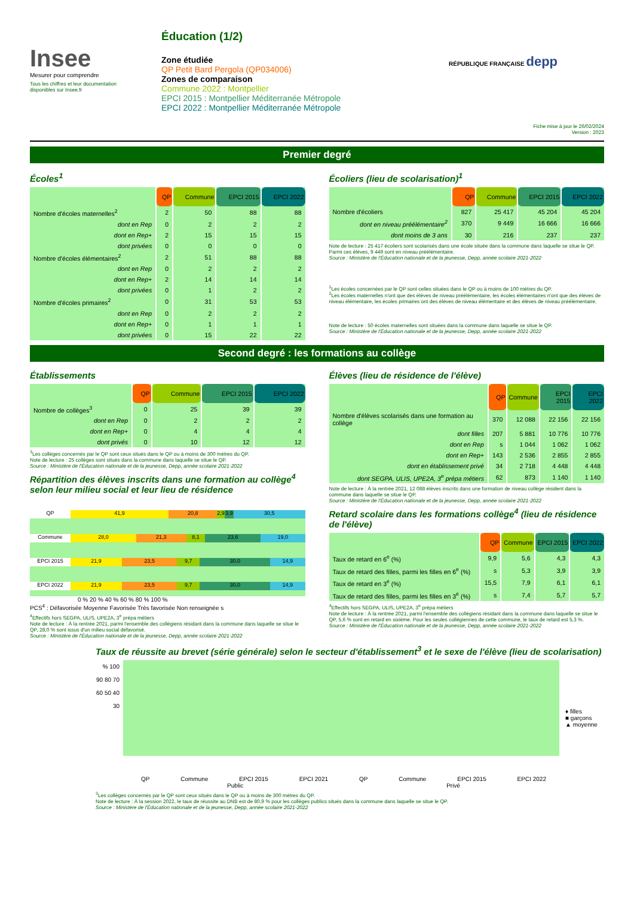Insee
Mesurer pour comprendre
Tous les chiffres et leur documentation disponibles sur Insee.fr
Éducation (1/2)
Zone étudiée
QP Petit Bard Pergola (QP034006)
Zones de comparaison
Commune 2022 : Montpellier
EPCI 2015 : Montpellier Méditerranée Métropole
EPCI 2022 : Montpellier Méditerranée Métropole
RÉPUBLIQUE FRANÇAISE depp
Fiche mise à jour le 26/02/2024
Version : 2023
Premier degré
Écoles<sup>1</sup>
| | QP | Commune | EPCI 2015 | EPCI 2022 |
| Nombre d'écoles maternelles<sup>2</sup> | 2 | 50 | 88 | 88 |
| dont en Rep | 0 | 2 | 2 | 2 |
| dont en Rep+ | 2 | 15 | 15 | 15 |
| dont privées | 0 | 0 | 0 | 0 |
| Nombre d'écoles élémentaires<sup>2</sup> | 2 | 51 | 88 | 88 |
| dont en Rep | 0 | 2 | 2 | 2 |
| dont en Rep+ | 2 | 14 | 14 | 14 |
| dont privées | 0 | 1 | 2 | 2 |
| Nombre d'écoles primaires<sup>2</sup> | 0 | 31 | 53 | 53 |
| dont en Rep | 0 | 2 | 2 | 2 |
| dont en Rep+ | 0 | 1 | 1 | 1 |
| dont privées | 0 | 15 | 22 | 22 |
Écoliers (lieu de scolarisation)<sup>1</sup>
| | QP | Commune | EPCI 2015 | EPCI 2022 |
| Nombre d'écoliers | 827 | 25 417 | 45 204 | 45 204 |
| dont en niveau préélémentaire<sup>2</sup> | 370 | 9 449 | 16 666 | 16 666 |
| dont moins de 3 ans | 30 | 216 | 237 | 237 |
Note de lecture : 25 417 écoliers sont scolarisés dans une école située dans la commune dans laquelle se situe le QP. Parmi ces élèves, 9 449 sont en niveau préélémentaire.
Source : Ministère de l'Éducation nationale et de la jeunesse, Depp, année scolaire 2021-2022
<sup>1</sup> Les écoles concernées par le QP sont celles situées dans le QP ou à moins de 100 mètres du QP.
<sup>2</sup> Les écoles maternelles n'ont que des élèves de niveau préélémentaire, les écoles élémentaires n'ont que des élèves de niveau élémentaire, les écoles primaires ont des élèves de niveau élémentaire et des élèves de niveau préélémentaire.
Note de lecture : 50 écoles maternelles sont situées dans la commune dans laquelle se situe le QP.
Source : Ministère de l'Éducation nationale et de la jeunesse, Depp, année scolaire 2021-2022
Second degré : les formations au collège
Établissements
| | QP | Commune | EPCI 2015 | EPCI 2022 |
| Nombre de collèges<sup>3</sup> | 0 | 25 | 39 | 39 |
| dont en Rep | 0 | 2 | 2 | 2 |
| dont en Rep+ | 0 | 4 | 4 | 4 |
| dont privés | 0 | 10 | 12 | 12 |
<sup>3</sup> Les collèges concernés par le QP sont ceux situés dans le QP ou à moins de 300 mètres du QP.
Note de lecture : 25 collèges sont situés dans la commune dans laquelle se situe le QP.
Source : Ministère de l'Éducation nationale et de la jeunesse, Depp, année scolaire 2021-2022
Répartition des élèves inscrits dans une formation au collège<sup>4</sup> selon leur milieu social et leur lieu de résidence
QP 41,9 20,8 2,9 3,9 30,5
Commune 28,0 21,3 8,1 23,6 19,0
EPCI 2015 21,9 23,5 9,7 30,0 14,9
EPCI 2022 21,9 23,5 9,7 30,0 14,9
0 % 20 % 40 % 60 % 80 % 100 %
PCS<sup>4</sup> : Défavorisée Moyenne Favorisée Très favorisée Non renseignée s
<sup>4</sup> Effectifs hors SEGPA, ULIS, UPE2A, 3<sup>e</sup> prépa métiers
Note de lecture : À la rentrée 2021, parmi l'ensemble des collégiens résidant dans la commune dans laquelle se situe le QP, 28,0 % sont issus d'un milieu social défavorisé.
Source : Ministère de l'Éducation nationale et de la jeunesse, Depp, année scolaire 2021-2022
Élèves (lieu de résidence de l'élève)
| | QP | Commune | EPCI 2015 | EPCI 2022 |
| Nombre d'élèves scolarisés dans une formation au collège | 370 | 12 088 | 22 156 | 22 156 |
| dont filles | 207 | 5 881 | 10 776 | 10 776 |
| dont en Rep | s | 1 044 | 1 062 | 1 062 |
| dont en Rep+ | 143 | 2 536 | 2 855 | 2 855 |
| dont en établissement privé | 34 | 2 718 | 4 448 | 4 448 |
| dont SEGPA, ULIS, UPE2A, 3<sup>e</sup> prépa métiers | 62 | 873 | 1 140 | 1 140 |
Note de lecture : À la rentrée 2021, 12 088 élèves inscrits dans une formation de niveau collège résident dans la commune dans laquelle se situe le QP.
Source : Ministère de l'Éducation nationale et de la jeunesse, Depp, année scolaire 2021-2022
Retard scolaire dans les formations collège<sup>4</sup> (lieu de résidence de l'élève)
| | QP | Commune | EPCI 2015 | EPCI 2022 |
| Taux de retard en 6<sup>e</sup> (%) | 9,9 | 5,6 | 4,3 | 4,3 |
| Taux de retard des filles, parmi les filles en 6<sup>e</sup> (%) | s | 5,3 | 3,9 | 3,9 |
| Taux de retard en 3<sup>e</sup> (%) | 15,5 | 7,9 | 6,1 | 6,1 |
| Taux de retard des filles, parmi les filles en 3<sup>e</sup> (%) | s | 7,4 | 5,7 | 5,7 |
<sup>4</sup> Effectifs hors SEGPA, ULIS, UPE2A, 3<sup>e</sup> prépa métiers
Note de lecture : À la rentrée 2021, parmi l'ensemble des collégiens résidant dans la commune dans laquelle se situe le QP, 5,6 % sont en retard en sixième. Pour les seules collégiennes de cette commune, le taux de retard est 5,3 %.
Source : Ministère de l'Éducation nationale et de la jeunesse, Depp, année scolaire 2021-2022
Taux de réussite au brevet (série générale) selon le secteur d'établissement<sup>3</sup> et le sexe de l'élève (lieu de scolarisation)
% 100 90 80 70 60 50 40 30
♦ filles
■ garçons
▲ moyenne
QP Commune EPCI 2015 EPCI 2021 QP Commune EPCI 2015 EPCI 2022
Public Privé
<sup>3</sup> Les collèges concernés par le QP sont ceux situés dans le QP ou à moins de 300 mètres du QP.
Note de lecture : À la session 2022, le taux de réussite au DNB est de 80,9 % pour les collèges publics situés dans la commune dans laquelle se situe le QP.
Source : Ministère de l'Éducation nationale et de la jeunesse, Depp, année scolaire 2021-2022